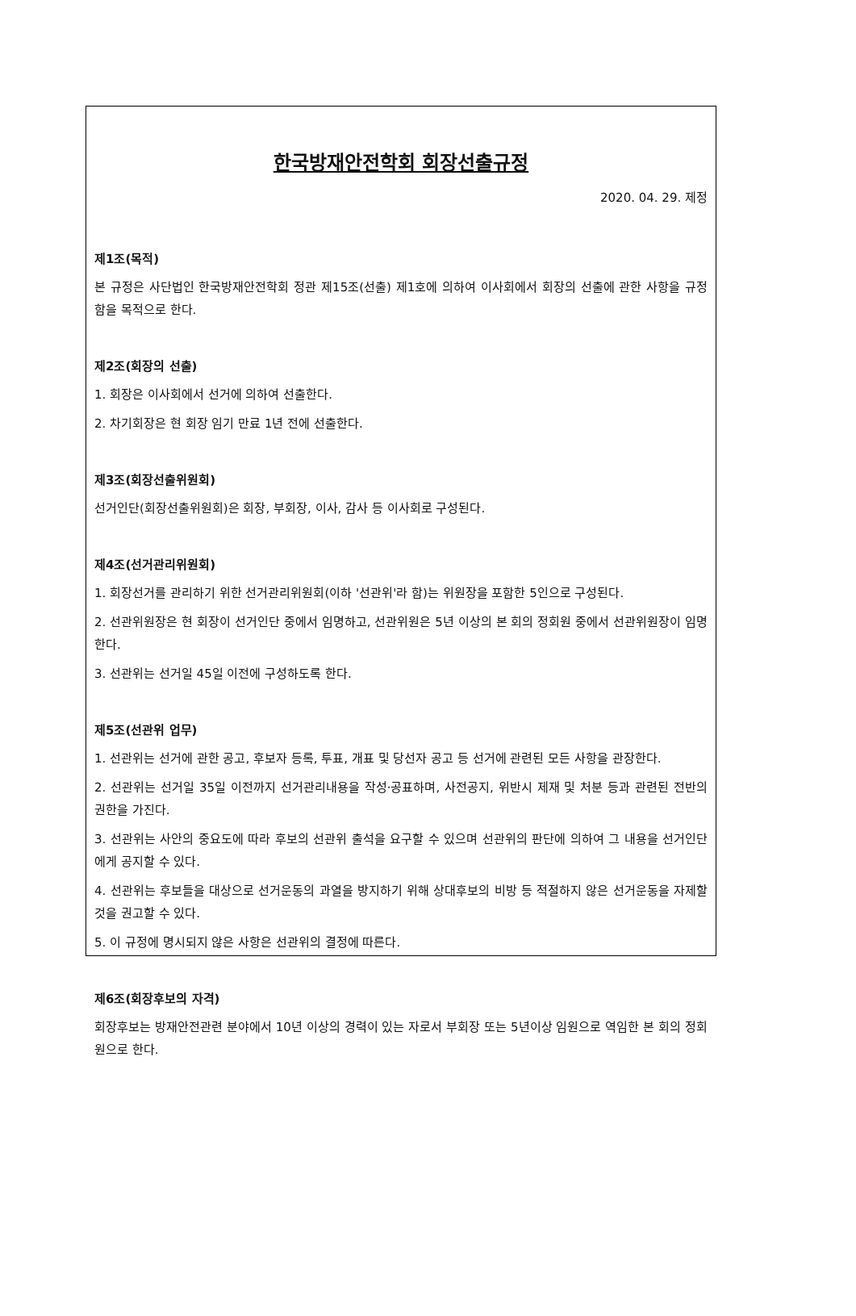한국방재안전학회 회장선출규정
2020. 04. 29. 제정
제1조(목적)
본 규정은 사단법인 한국방재안전학회 정관 제15조(선출) 제1호에 의하여 이사회에서 회장의 선출에 관한 사항을 규정함을 목적으로 한다.
제2조(회장의 선출)
1. 회장은 이사회에서 선거에 의하여 선출한다.
2. 차기회장은 현 회장 임기 만료 1년 전에 선출한다.
제3조(회장선출위원회)
선거인단(회장선출위원회)은 회장, 부회장, 이사, 감사 등 이사회로 구성된다.
제4조(선거관리위원회)
1. 회장선거를 관리하기 위한 선거관리위원회(이하 '선관위'라 함)는 위원장을 포함한 5인으로 구성된다.
2. 선관위원장은 현 회장이 선거인단 중에서 임명하고, 선관위원은 5년 이상의 본 회의 정회원 중에서 선관위원장이 임명한다.
3. 선관위는 선거일 45일 이전에 구성하도록 한다.
제5조(선관위 업무)
1. 선관위는 선거에 관한 공고, 후보자 등록, 투표, 개표 및 당선자 공고 등 선거에 관련된 모든 사항을 관장한다.
2. 선관위는 선거일 35일 이전까지 선거관리내용을 작성·공표하며, 사전공지, 위반시 제재 및 처분 등과 관련된 전반의 권한을 가진다.
3. 선관위는 사안의 중요도에 따라 후보의 선관위 출석을 요구할 수 있으며 선관위의 판단에 의하여 그 내용을 선거인단에게 공지할 수 있다.
4. 선관위는 후보들을 대상으로 선거운동의 과열을 방지하기 위해 상대후보의 비방 등 적절하지 않은 선거운동을 자제할 것을 권고할 수 있다.
5. 이 규정에 명시되지 않은 사항은 선관위의 결정에 따른다.
제6조(회장후보의 자격)
회장후보는 방재안전관련 분야에서 10년 이상의 경력이 있는 자로서 부회장 또는 5년이상 임원으로 역임한 본 회의 정회원으로 한다.